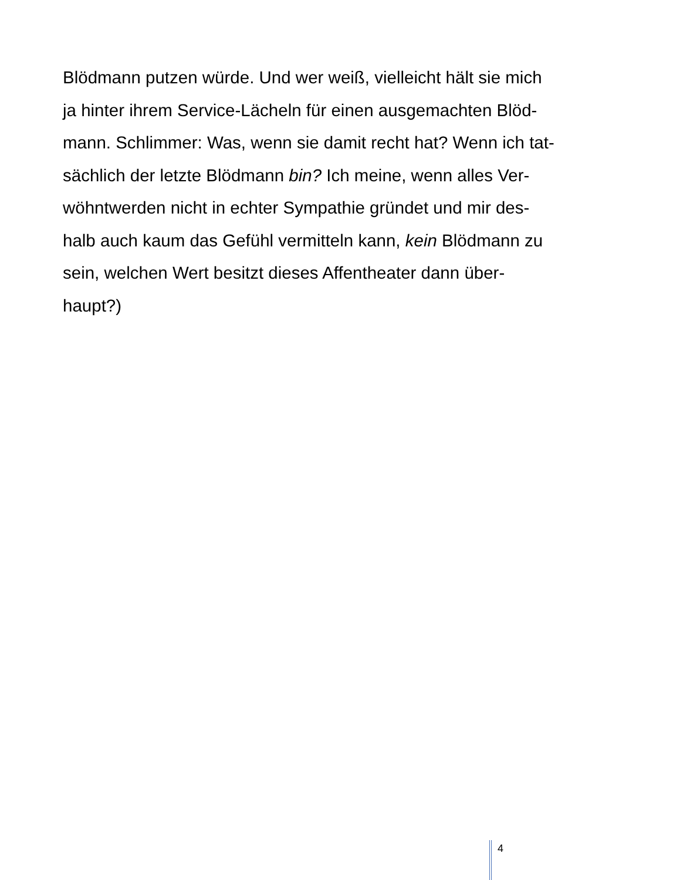Blödmann putzen würde. Und wer weiß, vielleicht hält sie mich
ja hinter ihrem Service-Lächeln für einen ausgemachten Blöd-
mann. Schlimmer: Was, wenn sie damit recht hat? Wenn ich tat-
sächlich der letzte Blödmann bin? Ich meine, wenn alles Ver-
wöhntwerden nicht in echter Sympathie gründet und mir des-
halb auch kaum das Gefühl vermitteln kann, kein Blödmann zu
sein, welchen Wert besitzt dieses Affentheater dann über-
haupt?)
4